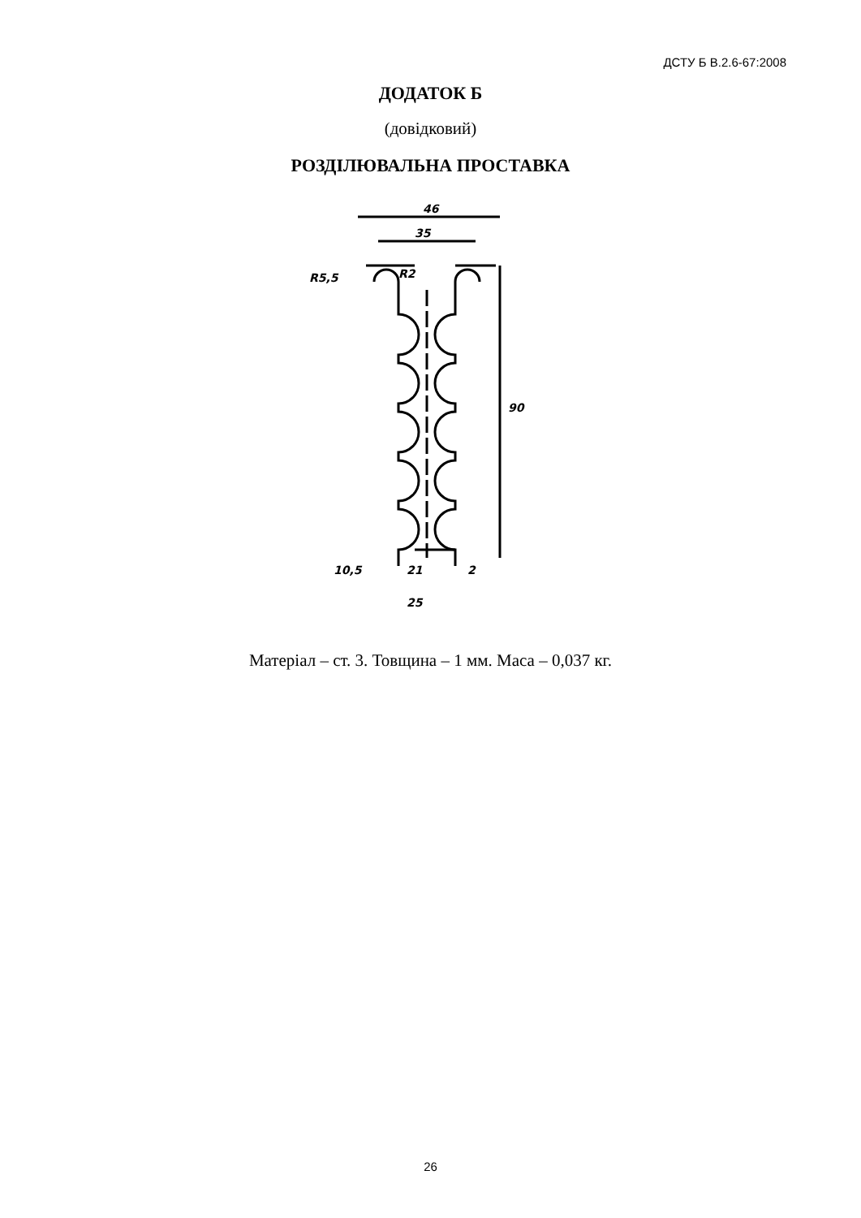ДСТУ Б В.2.6-67:2008
ДОДАТОК Б
(довідковий)
РОЗДІЛЮВАЛЬНА ПРОСТАВКА
46
35
90
R5,5
R2
21
25
10,5
2
Матеріал – ст. 3. Товщина – 1 мм. Маса – 0,037 кг.
26